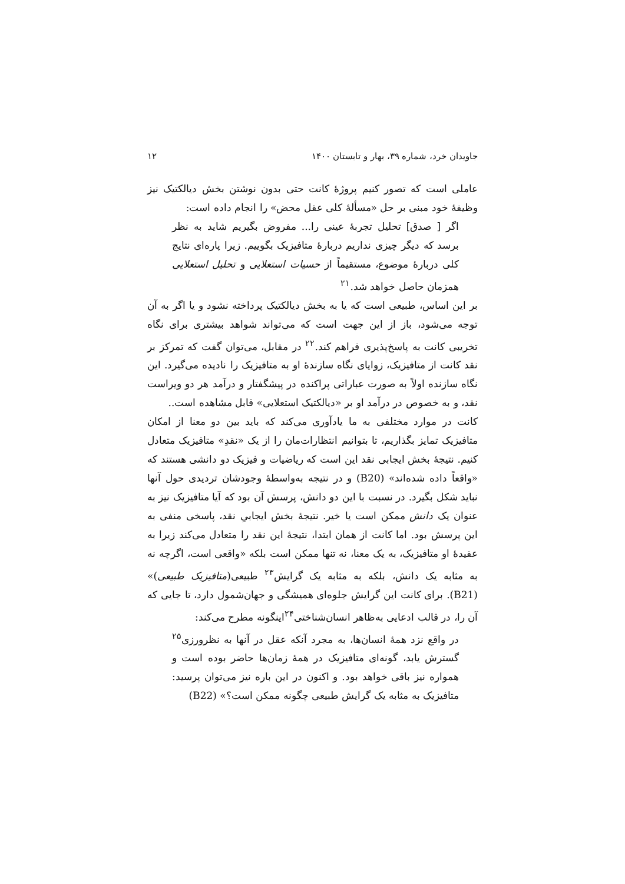جاویدان خرد، شماره ۳۹، بهار و تابستان ۱۴۰۰ ۱۲
عاملی است که تصور کنیم پروژهٔ کانت حتی بدون نوشتن بخش دیالکتیک نیز وظیفهٔ خود مبنی بر حل «مسألهٔ کلی عقل محض» را انجام داده است:
اگر [ صدق] تحلیل تجربهٔ عینی را... مفروض بگیریم شاید به نظر برسد که دیگر چیزی نداریم دربارهٔ متافیزیک بگوییم. زیرا پاره‌ای نتایج کلی دربارهٔ موضوع، مستقیماً از حسیات استعلایی و تحلیل استعلایی همزمان حاصل خواهد شد.<sup>۲۱</sup>
بر این اساس، طبیعی است که یا به بخش دیالکتیک پرداخته نشود و یا اگر به آن توجه می‌شود، باز از این جهت است که می‌تواند شواهد بیشتری برای نگاه تخریبی کانت به پاسخ‌پذیری فراهم کند.<sup>۲۲</sup> در مقابل، می‌توان گفت که تمرکز بر نقد کانت از متافیزیک، زوایای نگاه سازندهٔ او به متافیزیک را نادیده می‌گیرد. این نگاه سازنده اولاً به صورت عباراتی پراکنده در پیشگفتار و درآمد هر دو ویراست نقد، و به خصوص در درآمد او بر «دیالکتیک استعلایی» قابل مشاهده است..
کانت در موارد مختلفی به ما یادآوری می‌کند که باید بین دو معنا از امکان متافیزیک تمایز بگذاریم، تا بتوانیم انتظارات‌مان را از یک «نقدِ» متافیزیک متعادل کنیم. نتیجهٔ بخش ایجابی نقد این است که ریاضیات و فیزیک دو دانشی هستند که «واقعاً داده شده‌اند» (B20) و در نتیجه به‌واسطهٔ وجودشان تردیدی حول آنها نباید شکل بگیرد. در نسبت با این دو دانش، پرسش آن بود که آیا متافیزیک نیز به عنوان یک دانش ممکن است یا خیر. نتیجهٔ بخش ایجابیِ نقد، پاسخی منفی به این پرسش بود. اما کانت از همان ابتدا، نتیجهٔ این نقد را متعادل می‌کند زیرا به عقیدهٔ او متافیزیک، به یک معنا، نه تنها ممکن است بلکه «واقعی است، اگرچه نه به مثابه یک دانش، بلکه به مثابه یک گرایش<sup>۲۳</sup> طبیعی(متافیزیک طبیعی)» (B21). برای کانت این گرایش جلوه‌ای همیشگی و جهان‌شمول دارد، تا جایی که آن را، در قالب ادعایی به‌ظاهر انسان‌شناختی<sup>۲۴</sup>اینگونه مطرح می‌کند:
در واقع نزد همهٔ انسان‌ها، به مجرد آنکه عقل در آنها به نظرورزی<sup>۲۵</sup> گسترش یابد، گونه‌ای متافیزیک در همهٔ زمان‌ها حاضر بوده است و همواره نیز باقی خواهد بود. و اکنون در این باره نیز می‌توان پرسید: متافیزیک به مثابه یک گرایش طبیعی چگونه ممکن است؟» (B22)